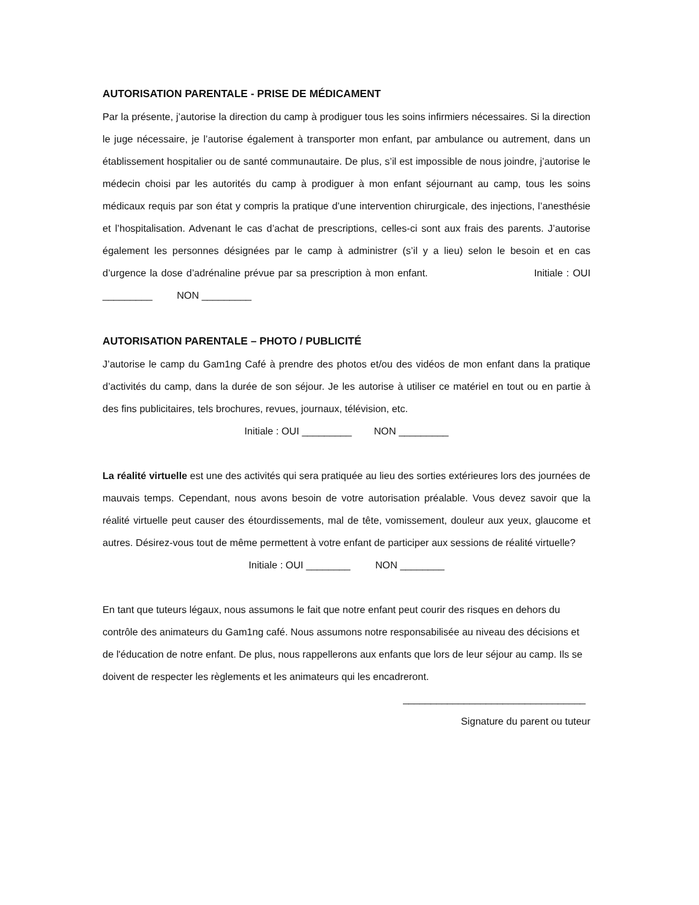AUTORISATION PARENTALE - PRISE DE MÉDICAMENT
Par la présente, j’autorise la direction du camp à prodiguer tous les soins infirmiers nécessaires. Si la direction le juge nécessaire, je l’autorise également à transporter mon enfant, par ambulance ou autrement, dans un établissement hospitalier ou de santé communautaire. De plus, s’il est impossible de nous joindre, j’autorise le médecin choisi par les autorités du camp à prodiguer à mon enfant séjournant au camp, tous les soins médicaux requis par son état y compris la pratique d’une intervention chirurgicale, des injections, l’anesthésie et l’hospitalisation. Advenant le cas d’achat de prescriptions, celles-ci sont aux frais des parents. J’autorise également les personnes désignées par le camp à administrer (s’il y a lieu) selon le besoin et en cas d’urgence la dose d’adrénaline prévue par sa prescription à mon enfant. Initiale : OUI _________ NON _________
AUTORISATION PARENTALE – PHOTO / PUBLICITÉ
J’autorise le camp du Gam1ng Café à prendre des photos et/ou des vidéos de mon enfant dans la pratique d’activités du camp, dans la durée de son séjour. Je les autorise à utiliser ce matériel en tout ou en partie à des fins publicitaires, tels brochures, revues, journaux, télévision, etc.
Initiale : OUI _________ NON _________
La réalité virtuelle est une des activités qui sera pratiquée au lieu des sorties extérieures lors des journées de mauvais temps. Cependant, nous avons besoin de votre autorisation préalable. Vous devez savoir que la réalité virtuelle peut causer des étourdissements, mal de tête, vomissement, douleur aux yeux, glaucome et autres. Désirez-vous tout de même permettent à votre enfant de participer aux sessions de réalité virtuelle?
Initiale : OUI ________ NON ________
En tant que tuteurs légaux, nous assumons le fait que notre enfant peut courir des risques en dehors du contrôle des animateurs du Gam1ng café. Nous assumons notre responsabilisée au niveau des décisions et de l'éducation de notre enfant. De plus, nous rappellerons aux enfants que lors de leur séjour au camp. Ils se doivent de respecter les règlements et les animateurs qui les encadreront.
_________________________________
Signature du parent ou tuteur